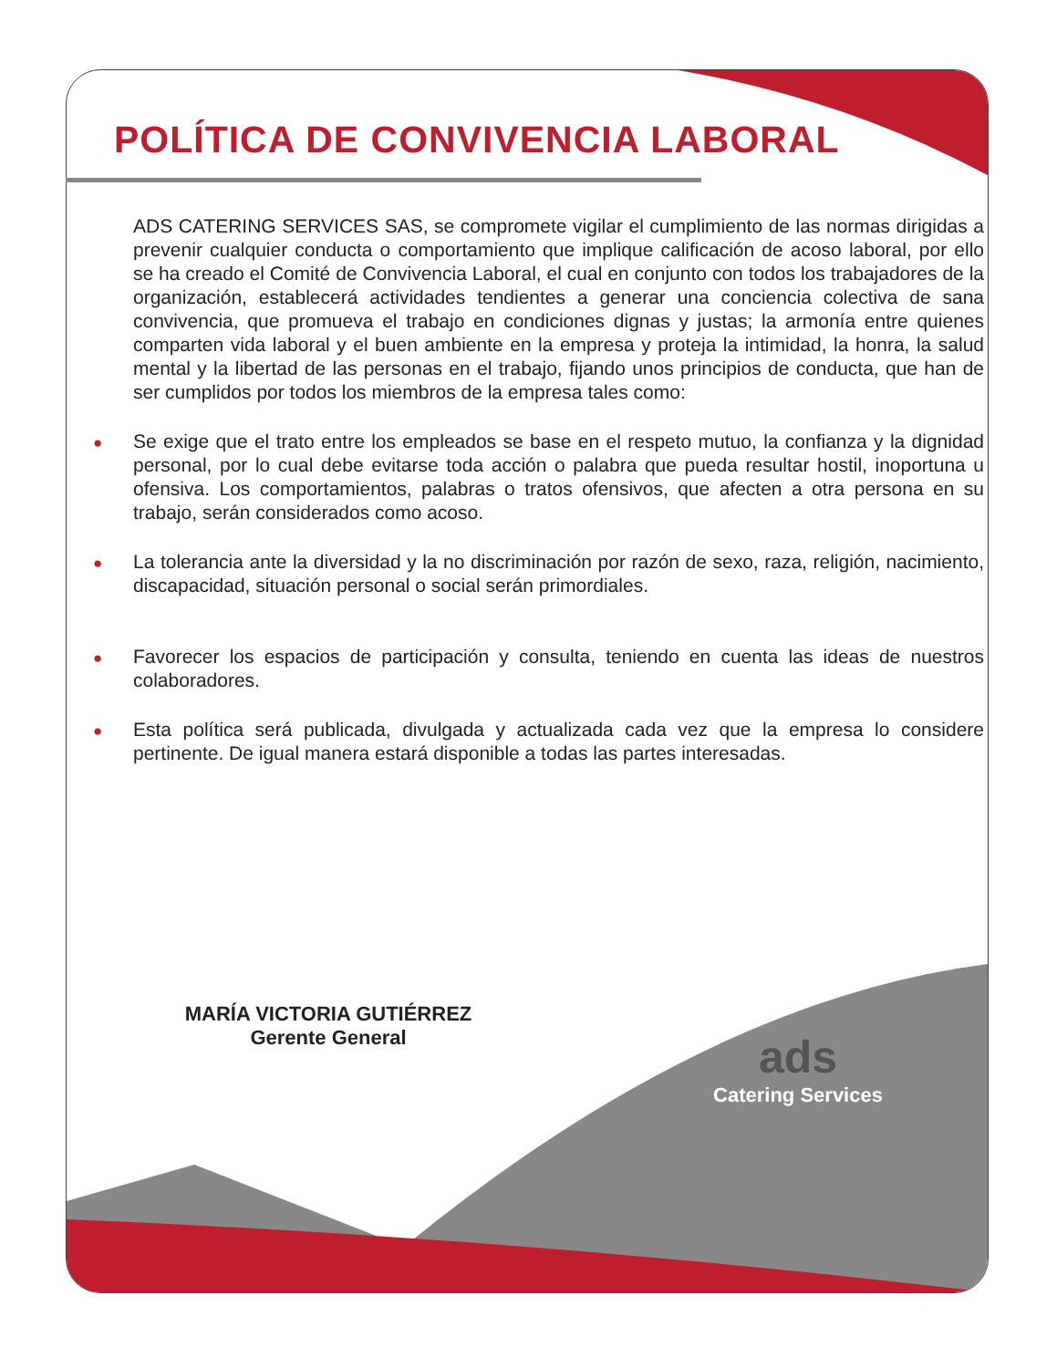POLÍTICA DE CONVIVENCIA LABORAL
ADS CATERING SERVICES SAS, se compromete vigilar el cumplimiento de las normas dirigidas a prevenir cualquier conducta o comportamiento que implique calificación de acoso laboral, por ello se ha creado el Comité de Convivencia Laboral, el cual en conjunto con todos los trabajadores de la organización, establecerá actividades tendientes a generar una conciencia colectiva de sana convivencia, que promueva el trabajo en condiciones dignas y justas; la armonía entre quienes comparten vida laboral y el buen ambiente en la empresa y proteja la intimidad, la honra, la salud mental y la libertad de las personas en el trabajo, fijando unos principios de conducta, que han de ser cumplidos por todos los miembros de la empresa tales como:
● Se exige que el trato entre los empleados se base en el respeto mutuo, la confianza y la dignidad personal, por lo cual debe evitarse toda acción o palabra que pueda resultar hostil, inoportuna u ofensiva. Los comportamientos, palabras o tratos ofensivos, que afecten a otra persona en su trabajo, serán considerados como acoso.
● La tolerancia ante la diversidad y la no discriminación por razón de sexo, raza, religión, nacimiento, discapacidad, situación personal o social serán primordiales.
● Favorecer los espacios de participación y consulta, teniendo en cuenta las ideas de nuestros colaboradores.
● Esta política será publicada, divulgada y actualizada cada vez que la empresa lo considere pertinente. De igual manera estará disponible a todas las partes interesadas.
MARÍA VICTORIA GUTIÉRREZ
Gerente General
ads
Catering Services